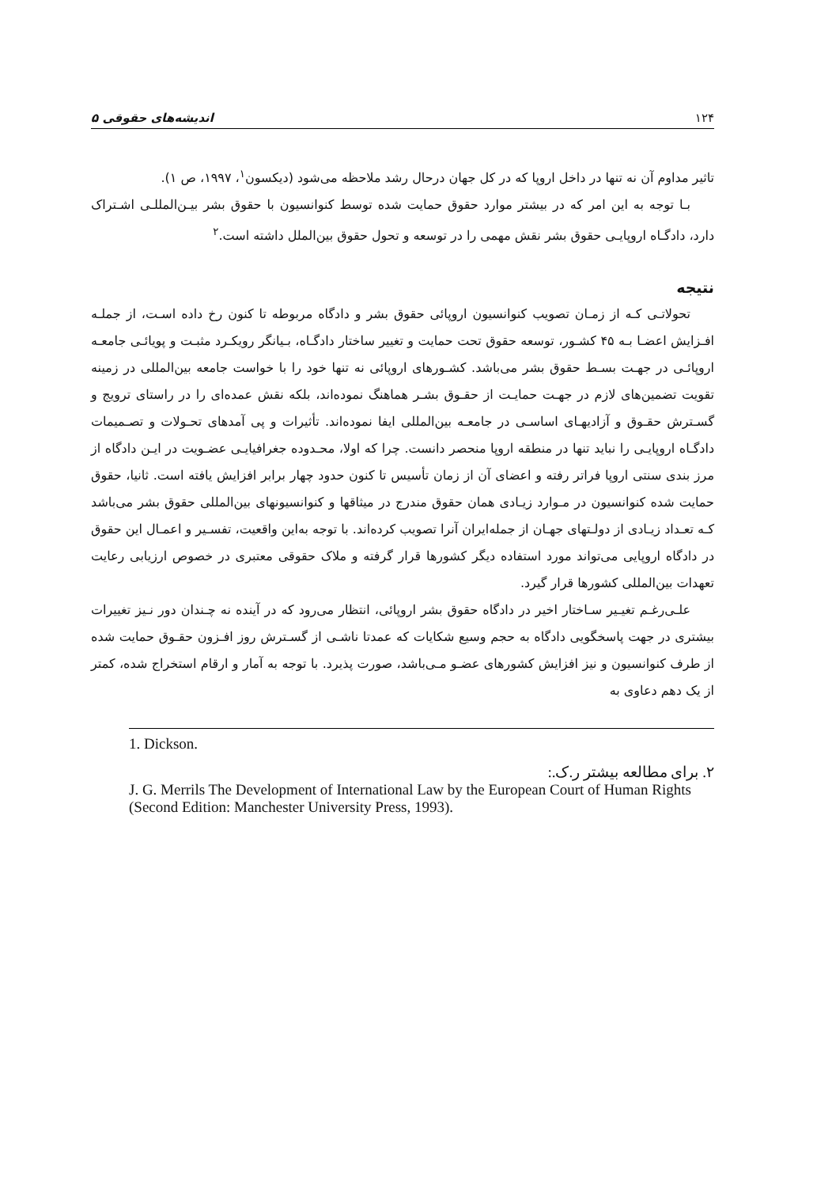۱۲۴ اندیشه‌های حقوقی ۵
تاثیر مداوم آن نه تنها در داخل اروپا که در کل جهان درحال رشد ملاحظه می‌شود (دیکسون<sup>۱</sup>، ۱۹۹۷، ص ۱).
بـا توجه به این امر که در بیشتر موارد حقوق حمایت شده توسط کنوانسیون با حقوق بشر بیـن‌المللـی اشـتراک دارد، دادگـاه اروپایـی حقوق بشر نقش مهمی را در توسعه و تحول حقوق بین‌الملل داشته است.<sup>۲</sup>
نتیجه
تحولاتـی کـه از زمـان تصویب کنوانسیون اروپائی حقوق بشر و دادگاه مربوطه تا کنون رخ داده اسـت، از جملـه افـزایش اعضـا بـه ۴۵ کشـور، توسعه حقوق تحت حمایت و تغییر ساختار دادگـاه، بـیانگر رویکـرد مثبـت و پویائـی جامعـه اروپائـی در جهـت بسـط حقوق بشر می‌باشد. کشـورهای اروپائی نه تنها خود را با خواست جامعه بین‌المللی در زمینه تقویت تضمین‌های لازم در جهـت حمایـت از حقـوق بشـر هماهنگ نموده‌اند، بلکه نقش عمده‌ای را در راستای ترویج و گسـترش حقـوق و آزادیهـای اساسـی در جامعـه بین‌المللی ایفا نموده‌اند. تأثیرات و پی آمدهای تحـولات و تصـمیمات دادگـاه اروپایـی را نباید تنها در منطقه اروپا منحصر دانست. چرا که اولا، محـدوده جغرافیایـی عضـویت در ایـن دادگاه از مرز بندی سنتی اروپا فراتر رفته و اعضای آن از زمان تأسیس تا کنون حدود چهار برابر افزایش یافته است. ثانیا، حقوق حمایت شده کنوانسیون در مـوارد زیـادی همان حقوق مندرج در میثاقها و کنوانسیونهای بین‌المللی حقوق بشر می‌باشد کـه تعـداد زیـادی از دولـتهای جهـان از جمله‌ایران آنرا تصویب کرده‌اند. با توجه به‌این واقعیت، تفسـیر و اعمـال این حقوق در دادگاه اروپایی می‌تواند مورد استفاده دیگر کشورها قرار گرفته و ملاک حقوقی معتبری در خصوص ارزیابی رعایت تعهدات بین‌المللی کشورها قرار گیرد.
علـی‌رغـم تغیـیر سـاختار اخیر در دادگاه حقوق بشر اروپائی، انتظار می‌رود که در آینده نه چـندان دور نـیز تغییرات بیشتری در جهت پاسخگویی دادگاه به حجم وسیع شکایات که عمدتا ناشـی از گسـترش روز افـزون حقـوق حمایت شده از طرف کنوانسیون و نیز افزایش کشورهای عضـو مـی‌باشد، صورت پذیرد. با توجه به آمار و ارقام استخراج شده، کمتر از یک دهم دعاوی به
1. Dickson.
۲. برای مطالعه بیشتر ر.ک.:
J. G. Merrils The Development of International Law by the European Court of Human Rights (Second Edition: Manchester University Press, 1993).